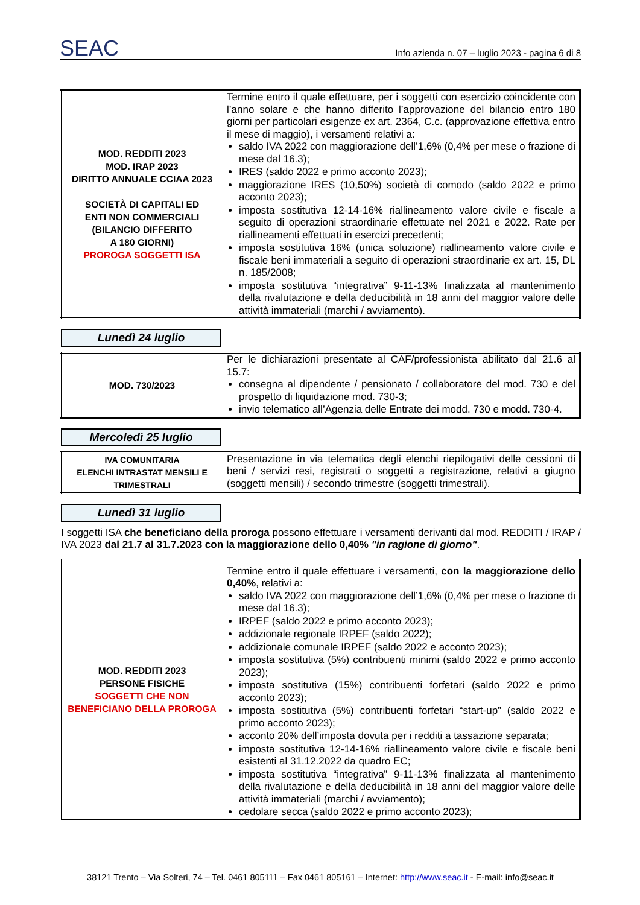SEAC
Info azienda n. 07 – luglio 2023 - pagina 6 di 8
| MOD. REDDITI 2023 MOD. IRAP 2023 DIRITTO ANNUALE CCIAA 2023 SOCIETÀ DI CAPITALI ED ENTI NON COMMERCIALI (BILANCIO DIFFERITO A 180 GIORNI) PROROGA SOGGETTI ISA | Termine entro il quale effettuare, per i soggetti con esercizio coincidente con l’anno solare e che hanno differito l’approvazione del bilancio entro 180 giorni per particolari esigenze ex art. 2364, C.c. (approvazione effettiva entro il mese di maggio), i versamenti relativi a: saldo IVA 2022 con maggiorazione dell’1,6% (0,4% per mese o frazione di mese dal 16.3); IRES (saldo 2022 e primo acconto 2023); maggiorazione IRES (10,50%) società di comodo (saldo 2022 e primo acconto 2023); imposta sostitutiva 12-14-16% riallineamento valore civile e fiscale a seguito di operazioni straordinarie effettuate nel 2021 e 2022. Rate per riallineamenti effettuati in esercizi precedenti; imposta sostitutiva 16% (unica soluzione) riallineamento valore civile e fiscale beni immateriali a seguito di operazioni straordinarie ex art. 15, DL n. 185/2008; imposta sostitutiva “integrativa” 9-11-13% finalizzata al mantenimento della rivalutazione e della deducibilità in 18 anni del maggior valore delle attività immateriali (marchi / avviamento). |
Lunedì 24 luglio
| MOD. 730/2023 | Per le dichiarazioni presentate al CAF/professionista abilitato dal 21.6 al 15.7: consegna al dipendente / pensionato / collaboratore del mod. 730 e del prospetto di liquidazione mod. 730-3; invio telematico all’Agenzia delle Entrate dei modd. 730 e modd. 730-4. |
Mercoledì 25 luglio
| IVA COMUNITARIA ELENCHI INTRASTAT MENSILI E TRIMESTRALI | Presentazione in via telematica degli elenchi riepilogativi delle cessioni di beni / servizi resi, registrati o soggetti a registrazione, relativi a giugno (soggetti mensili) / secondo trimestre (soggetti trimestrali). |
Lunedì 31 luglio
I soggetti ISA che beneficiano della proroga possono effettuare i versamenti derivanti dal mod. REDDITI / IRAP / IVA 2023 dal 21.7 al 31.7.2023 con la maggiorazione dello 0,40% "in ragione di giorno".
| MOD. REDDITI 2023 PERSONE FISICHE SOGGETTI CHE NON BENEFICIANO DELLA PROROGA | Termine entro il quale effettuare i versamenti, con la maggiorazione dello 0,40% , relativi a: saldo IVA 2022 con maggiorazione dell’1,6% (0,4% per mese o frazione di mese dal 16.3); IRPEF (saldo 2022 e primo acconto 2023); addizionale regionale IRPEF (saldo 2022); addizionale comunale IRPEF (saldo 2022 e acconto 2023); imposta sostitutiva (5%) contribuenti minimi (saldo 2022 e primo acconto 2023); imposta sostitutiva (15%) contribuenti forfetari (saldo 2022 e primo acconto 2023); imposta sostitutiva (5%) contribuenti forfetari “start-up” (saldo 2022 e primo acconto 2023); acconto 20% dell’imposta dovuta per i redditi a tassazione separata; imposta sostitutiva 12-14-16% riallineamento valore civile e fiscale beni esistenti al 31.12.2022 da quadro EC; imposta sostitutiva “integrativa” 9-11-13% finalizzata al mantenimento della rivalutazione e della deducibilità in 18 anni del maggior valore delle attività immateriali (marchi / avviamento); cedolare secca (saldo 2022 e primo acconto 2023); |
38121 Trento – Via Solteri, 74 – Tel. 0461 805111 – Fax 0461 805161 – Internet: http://www.seac.it - E-mail: info@seac.it